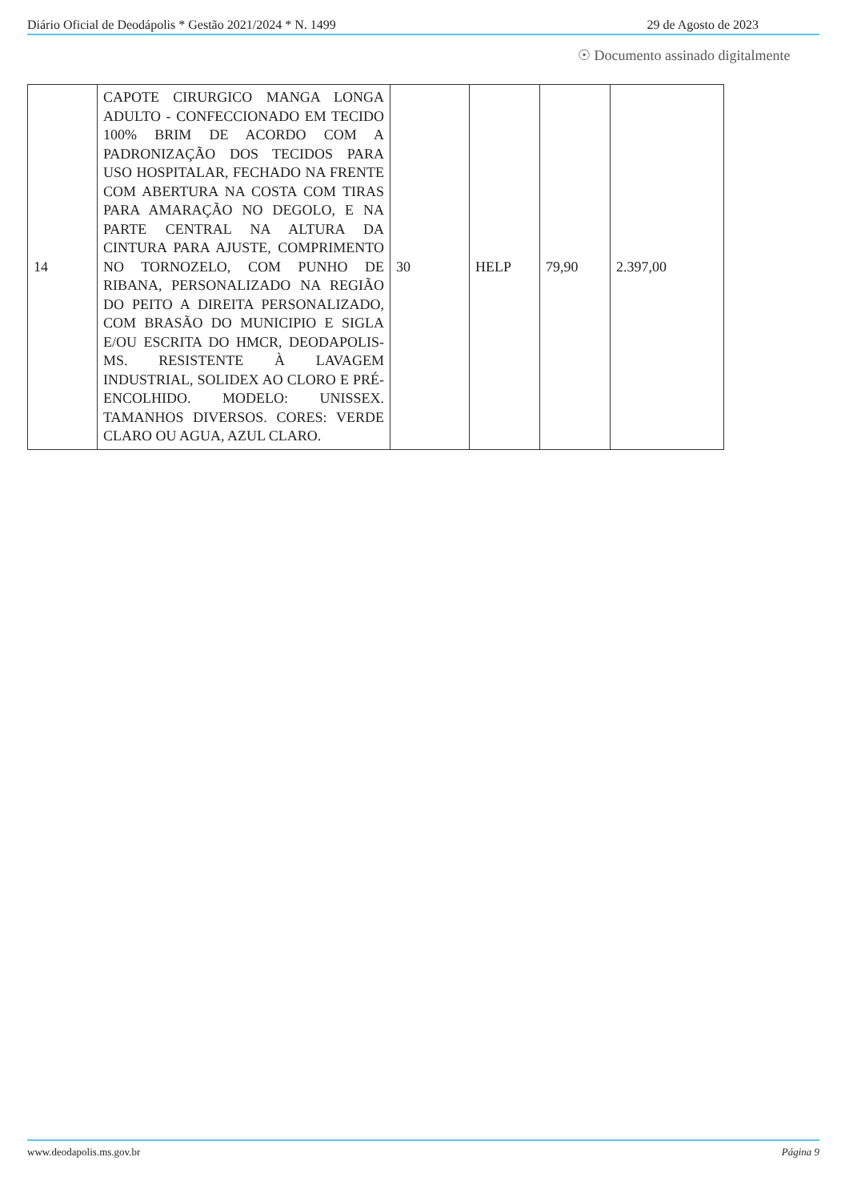Diário Oficial de Deodápolis * Gestão 2021/2024 * N. 1499 29 de Agosto de 2023
☉ Documento assinado digitalmente
| 14 | CAPOTE CIRURGICO MANGA LONGA ADULTO - CONFECCIONADO EM TECIDO 100% BRIM DE ACORDO COM A PADRONIZAÇÃO DOS TECIDOS PARA USO HOSPITALAR, FECHADO NA FRENTE COM ABERTURA NA COSTA COM TIRAS PARA AMARAÇÃO NO DEGOLO, E NA PARTE CENTRAL NA ALTURA DA CINTURA PARA AJUSTE, COMPRIMENTO NO TORNOZELO, COM PUNHO DE RIBANA, PERSONALIZADO NA REGIÃO DO PEITO A DIREITA PERSONALIZADO, COM BRASÃO DO MUNICIPIO E SIGLA E/OU ESCRITA DO HMCR, DEODAPOLIS-MS. RESISTENTE À LAVAGEM INDUSTRIAL, SOLIDEX AO CLORO E PRÉ-ENCOLHIDO. MODELO: UNISSEX. TAMANHOS DIVERSOS. CORES: VERDE CLARO OU AGUA, AZUL CLARO. | 30 | HELP | 79,90 | 2.397,00 |
www.deodapolis.ms.gov.br Página 9